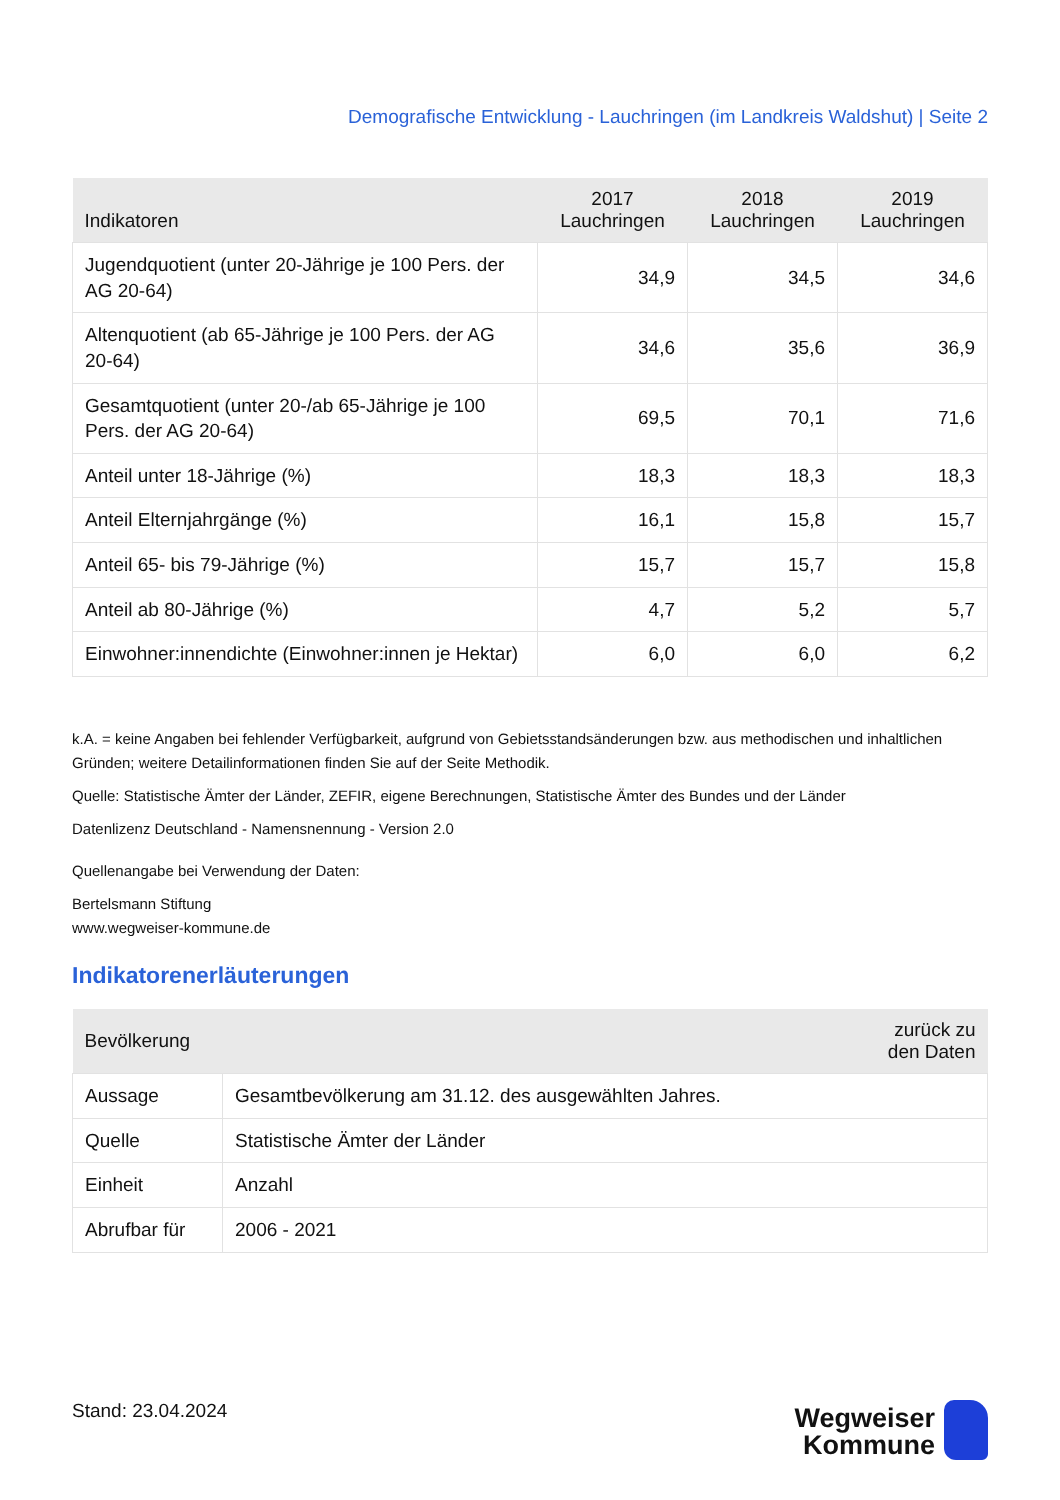Demografische Entwicklung - Lauchringen (im Landkreis Waldshut) | Seite 2
| Indikatoren | 2017 Lauchringen | 2018 Lauchringen | 2019 Lauchringen |
| --- | --- | --- | --- |
| Jugendquotient (unter 20-Jährige je 100 Pers. der AG 20-64) | 34,9 | 34,5 | 34,6 |
| Altenquotient (ab 65-Jährige je 100 Pers. der AG 20-64) | 34,6 | 35,6 | 36,9 |
| Gesamtquotient (unter 20-/ab 65-Jährige je 100 Pers. der AG 20-64) | 69,5 | 70,1 | 71,6 |
| Anteil unter 18-Jährige (%) | 18,3 | 18,3 | 18,3 |
| Anteil Elternjahrgänge (%) | 16,1 | 15,8 | 15,7 |
| Anteil 65- bis 79-Jährige (%) | 15,7 | 15,7 | 15,8 |
| Anteil ab 80-Jährige (%) | 4,7 | 5,2 | 5,7 |
| Einwohner:innendichte (Einwohner:innen je Hektar) | 6,0 | 6,0 | 6,2 |
k.A. = keine Angaben bei fehlender Verfügbarkeit, aufgrund von Gebietsstandsänderungen bzw. aus methodischen und inhaltlichen Gründen; weitere Detailinformationen finden Sie auf der Seite Methodik.
Quelle: Statistische Ämter der Länder, ZEFIR, eigene Berechnungen, Statistische Ämter des Bundes und der Länder
Datenlizenz Deutschland - Namensnennung - Version 2.0
Quellenangabe bei Verwendung der Daten:
Bertelsmann Stiftung
www.wegweiser-kommune.de
Indikatorenerläuterungen
| Bevölkerung | zurück zu den Daten |
| --- | --- |
| Aussage | Gesamtbevölkerung am 31.12. des ausgewählten Jahres. |
| Quelle | Statistische Ämter der Länder |
| Einheit | Anzahl |
| Abrufbar für | 2006 - 2021 |
Stand: 23.04.2024
Wegweiser
Kommune